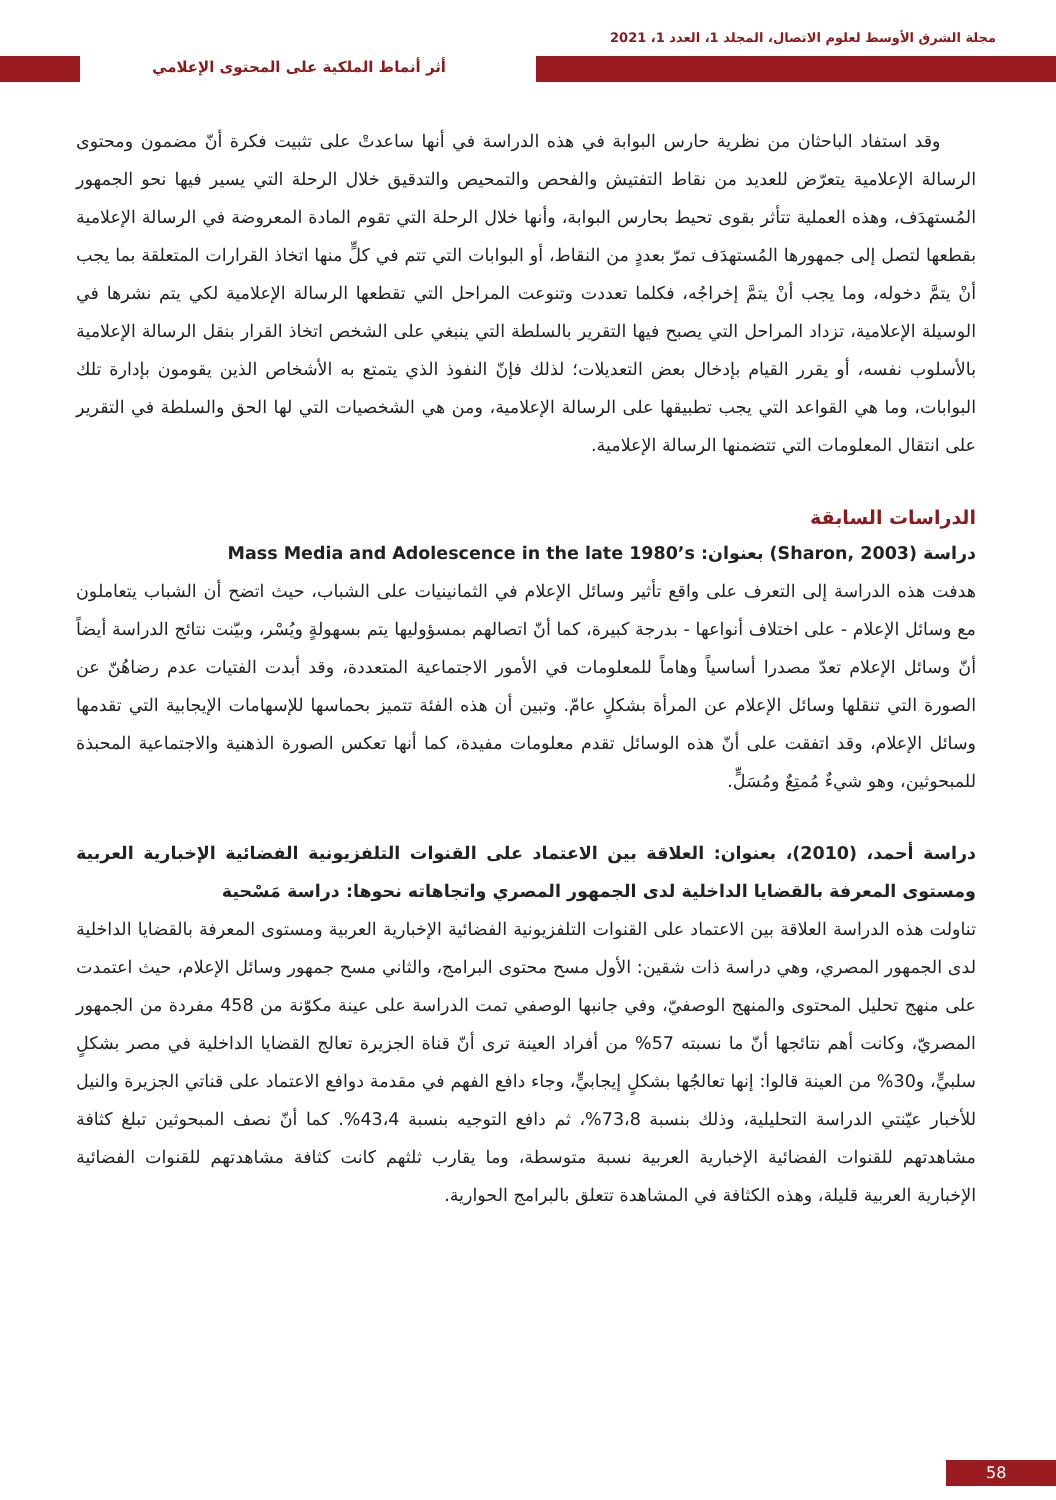مجلة الشرق الأوسط لعلوم الاتصال، المجلد 1، العدد 1، 2021
أثر أنماط الملكية على المحتوى الإعلامي
وقد استفاد الباحثان من نظرية حارس البوابة في هذه الدراسة في أنها ساعدتْ على تثبيت فكرة أنّ مضمون ومحتوى الرسالة الإعلامية يتعرّض للعديد من نقاط التفتيش والفحص والتمحيص والتدقيق خلال الرحلة التي يسير فيها نحو الجمهور المُستهدَف، وهذه العملية تتأثر بقوى تحيط بحارس البوابة، وأنها خلال الرحلة التي تقوم المادة المعروضة في الرسالة الإعلامية بقطعها لتصل إلى جمهورها المُستهدَف تمرّ بعددٍ من النقاط، أو البوابات التي تتم في كلٍّ منها اتخاذ القرارات المتعلقة بما يجب أنْ يتمَّ دخوله، وما يجب أنْ يتمَّ إخراجُه، فكلما تعددت وتنوعت المراحل التي تقطعها الرسالة الإعلامية لكي يتم نشرها في الوسيلة الإعلامية، تزداد المراحل التي يصبح فيها التقرير بالسلطة التي ينبغي على الشخص اتخاذ القرار بنقل الرسالة الإعلامية بالأسلوب نفسه، أو يقرر القيام بإدخال بعض التعديلات؛ لذلك فإنّ النفوذ الذي يتمتع به الأشخاص الذين يقومون بإدارة تلك البوابات، وما هي القواعد التي يجب تطبيقها على الرسالة الإعلامية، ومن هي الشخصيات التي لها الحق والسلطة في التقرير على انتقال المعلومات التي تتضمنها الرسالة الإعلامية.
الدراسات السابقة
دراسة (Sharon, 2003) بعنوان: Mass Media and Adolescence in the late 1980’s
هدفت هذه الدراسة إلى التعرف على واقع تأثير وسائل الإعلام في الثمانينيات على الشباب، حيث اتضح أن الشباب يتعاملون مع وسائل الإعلام - على اختلاف أنواعها - بدرجة كبيرة، كما أنّ اتصالهم بمسؤوليها يتم بسهولةٍ ويُسْر، وبيّنت نتائج الدراسة أيضاً أنّ وسائل الإعلام تعدّ مصدرا أساسياً وهاماً للمعلومات في الأمور الاجتماعية المتعددة، وقد أبدت الفتيات عدم رضاهُنّ عن الصورة التي تنقلها وسائل الإعلام عن المرأة بشكلٍ عامّ. وتبين أن هذه الفئة تتميز بحماسها للإسهامات الإيجابية التي تقدمها وسائل الإعلام، وقد اتفقت على أنّ هذه الوسائل تقدم معلومات مفيدة، كما أنها تعكس الصورة الذهنية والاجتماعية المحبذة للمبحوثين، وهو شيءٌ مُمتِعٌ ومُسَلٍّ.
دراسة أحمد، (2010)، بعنوان: العلاقة بين الاعتماد على القنوات التلفزيونية الفضائية الإخبارية العربية ومستوى المعرفة بالقضايا الداخلية لدى الجمهور المصري واتجاهاته نحوها: دراسة مَسْحية
تناولت هذه الدراسة العلاقة بين الاعتماد على القنوات التلفزيونية الفضائية الإخبارية العربية ومستوى المعرفة بالقضايا الداخلية لدى الجمهور المصري، وهي دراسة ذات شقين: الأول مسح محتوى البرامج، والثاني مسح جمهور وسائل الإعلام، حيث اعتمدت على منهج تحليل المحتوى والمنهج الوصفيّ، وفي جانبها الوصفي تمت الدراسة على عينة مكوّنة من 458 مفردة من الجمهور المصريّ، وكانت أهم نتائجها أنّ ما نسبته 57% من أفراد العينة ترى أنّ قناة الجزيرة تعالج القضايا الداخلية في مصر بشكلٍ سلبيٍّ، و30% من العينة قالوا: إنها تعالجُها بشكلٍ إيجابيٍّ، وجاء دافع الفهم في مقدمة دوافع الاعتماد على قناتي الجزيرة والنيل للأخبار عيّنتي الدراسة التحليلية، وذلك بنسبة 73،8%، ثم دافع التوجيه بنسبة 43،4%. كما أنّ نصف المبحوثين تبلغ كثافة مشاهدتهم للقنوات الفضائية الإخبارية العربية نسبة متوسطة، وما يقارب ثلثهم كانت كثافة مشاهدتهم للقنوات الفضائية الإخبارية العربية قليلة، وهذه الكثافة في المشاهدة تتعلق بالبرامج الحوارية.
58